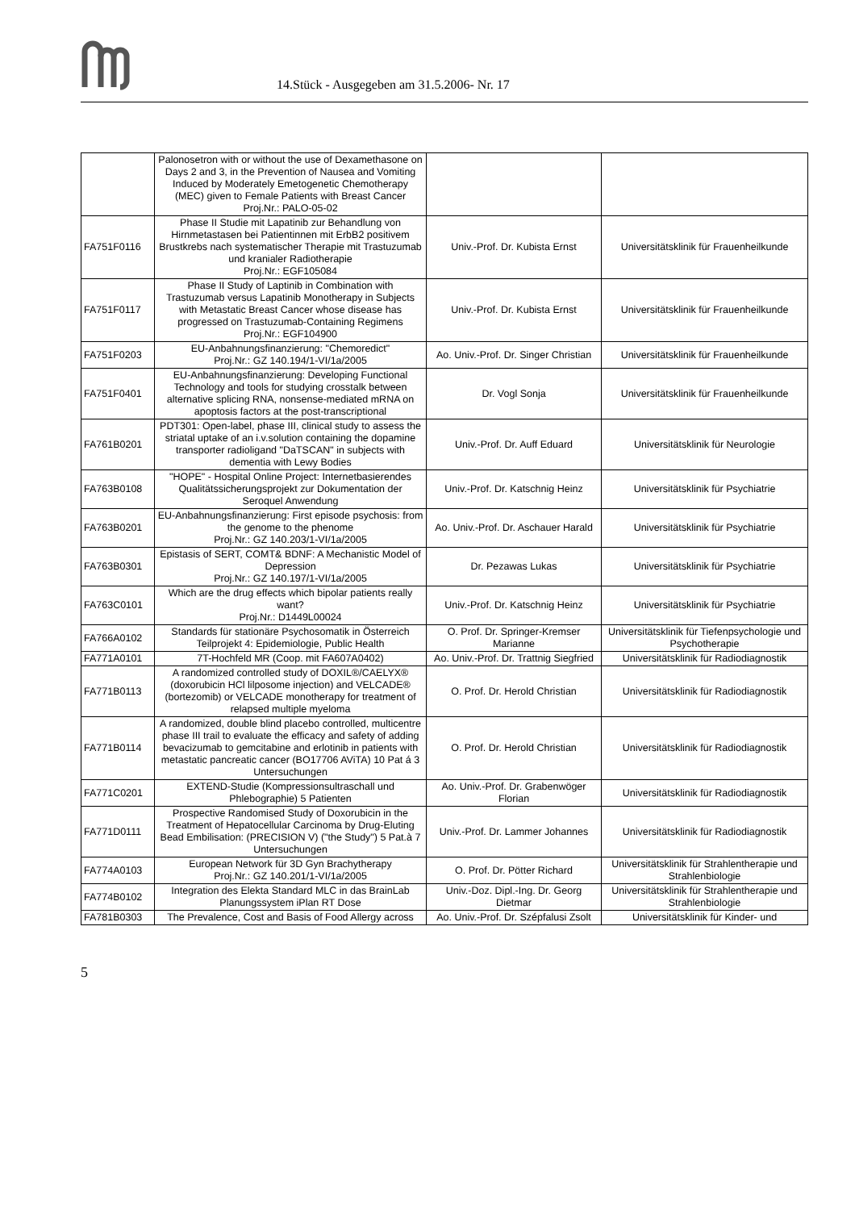14.Stück - Ausgegeben am 31.5.2006- Nr. 17
| | Palonosetron with or without the use of Dexamethasone on Days 2 and 3, in the Prevention of Nausea and Vomiting Induced by Moderately Emetogenetic Chemotherapy (MEC) given to Female Patients with Breast Cancer Proj.Nr.: PALO-05-02 | | |
| FA751F0116 | Phase II Studie mit Lapatinib zur Behandlung von Hirnmetastasen bei Patientinnen mit ErbB2 positivem Brustkrebs nach systematischer Therapie mit Trastuzumab und kranialer Radiotherapie Proj.Nr.: EGF105084 | Univ.-Prof. Dr. Kubista Ernst | Universitätsklinik für Frauenheilkunde |
| FA751F0117 | Phase II Study of Laptinib in Combination with Trastuzumab versus Lapatinib Monotherapy in Subjects with Metastatic Breast Cancer whose disease has progressed on Trastuzumab-Containing Regimens Proj.Nr.: EGF104900 | Univ.-Prof. Dr. Kubista Ernst | Universitätsklinik für Frauenheilkunde |
| FA751F0203 | EU-Anbahnungsfinanzierung: "Chemoredict" Proj.Nr.: GZ 140.194/1-VI/1a/2005 | Ao. Univ.-Prof. Dr. Singer Christian | Universitätsklinik für Frauenheilkunde |
| FA751F0401 | EU-Anbahnungsfinanzierung: Developing Functional Technology and tools for studying crosstalk between alternative splicing RNA, nonsense-mediated mRNA on apoptosis factors at the post-transcriptional | Dr. Vogl Sonja | Universitätsklinik für Frauenheilkunde |
| FA761B0201 | PDT301: Open-label, phase III, clinical study to assess the striatal uptake of an i.v.solution containing the dopamine transporter radioligand "DaTSCAN" in subjects with dementia with Lewy Bodies | Univ.-Prof. Dr. Auff Eduard | Universitätsklinik für Neurologie |
| FA763B0108 | "HOPE" - Hospital Online Project: Internetbasierendes Qualitätssicherungsprojekt zur Dokumentation der Seroquel Anwendung | Univ.-Prof. Dr. Katschnig Heinz | Universitätsklinik für Psychiatrie |
| FA763B0201 | EU-Anbahnungsfinanzierung: First episode psychosis: from the genome to the phenome Proj.Nr.: GZ 140.203/1-VI/1a/2005 | Ao. Univ.-Prof. Dr. Aschauer Harald | Universitätsklinik für Psychiatrie |
| FA763B0301 | Epistasis of SERT, COMT& BDNF: A Mechanistic Model of Depression Proj.Nr.: GZ 140.197/1-VI/1a/2005 | Dr. Pezawas Lukas | Universitätsklinik für Psychiatrie |
| FA763C0101 | Which are the drug effects which bipolar patients really want? Proj.Nr.: D1449L00024 | Univ.-Prof. Dr. Katschnig Heinz | Universitätsklinik für Psychiatrie |
| FA766A0102 | Standards für stationäre Psychosomatik in Österreich Teilprojekt 4: Epidemiologie, Public Health | O. Prof. Dr. Springer-Kremser Marianne | Universitätsklinik für Tiefenpsychologie und Psychotherapie |
| FA771A0101 | 7T-Hochfeld MR (Coop. mit FA607A0402) | Ao. Univ.-Prof. Dr. Trattnig Siegfried | Universitätsklinik für Radiodiagnostik |
| FA771B0113 | A randomized controlled study of DOXIL®/CAELYX® (doxorubicin HCl lilposome injection) and VELCADE® (bortezomib) or VELCADE monotherapy for treatment of relapsed multiple myeloma | O. Prof. Dr. Herold Christian | Universitätsklinik für Radiodiagnostik |
| FA771B0114 | A randomized, double blind placebo controlled, multicentre phase III trail to evaluate the efficacy and safety of adding bevacizumab to gemcitabine and erlotinib in patients with metastatic pancreatic cancer (BO17706 AViTA) 10 Pat á 3 Untersuchungen | O. Prof. Dr. Herold Christian | Universitätsklinik für Radiodiagnostik |
| FA771C0201 | EXTEND-Studie (Kompressionsultraschall und Phlebographie) 5 Patienten | Ao. Univ.-Prof. Dr. Grabenwöger Florian | Universitätsklinik für Radiodiagnostik |
| FA771D0111 | Prospective Randomised Study of Doxorubicin in the Treatment of Hepatocellular Carcinoma by Drug-Eluting Bead Embilisation: (PRECISION V) ("the Study") 5 Pat.à 7 Untersuchungen | Univ.-Prof. Dr. Lammer Johannes | Universitätsklinik für Radiodiagnostik |
| FA774A0103 | European Network für 3D Gyn Brachytherapy Proj.Nr.: GZ 140.201/1-VI/1a/2005 | O. Prof. Dr. Pötter Richard | Universitätsklinik für Strahlentherapie und Strahlenbiologie |
| FA774B0102 | Integration des Elekta Standard MLC in das BrainLab Planungssystem iPlan RT Dose | Univ.-Doz. Dipl.-Ing. Dr. Georg Dietmar | Universitätsklinik für Strahlentherapie und Strahlenbiologie |
| FA781B0303 | The Prevalence, Cost and Basis of Food Allergy across | Ao. Univ.-Prof. Dr. Szépfalusi Zsolt | Universitätsklinik für Kinder- und |
5